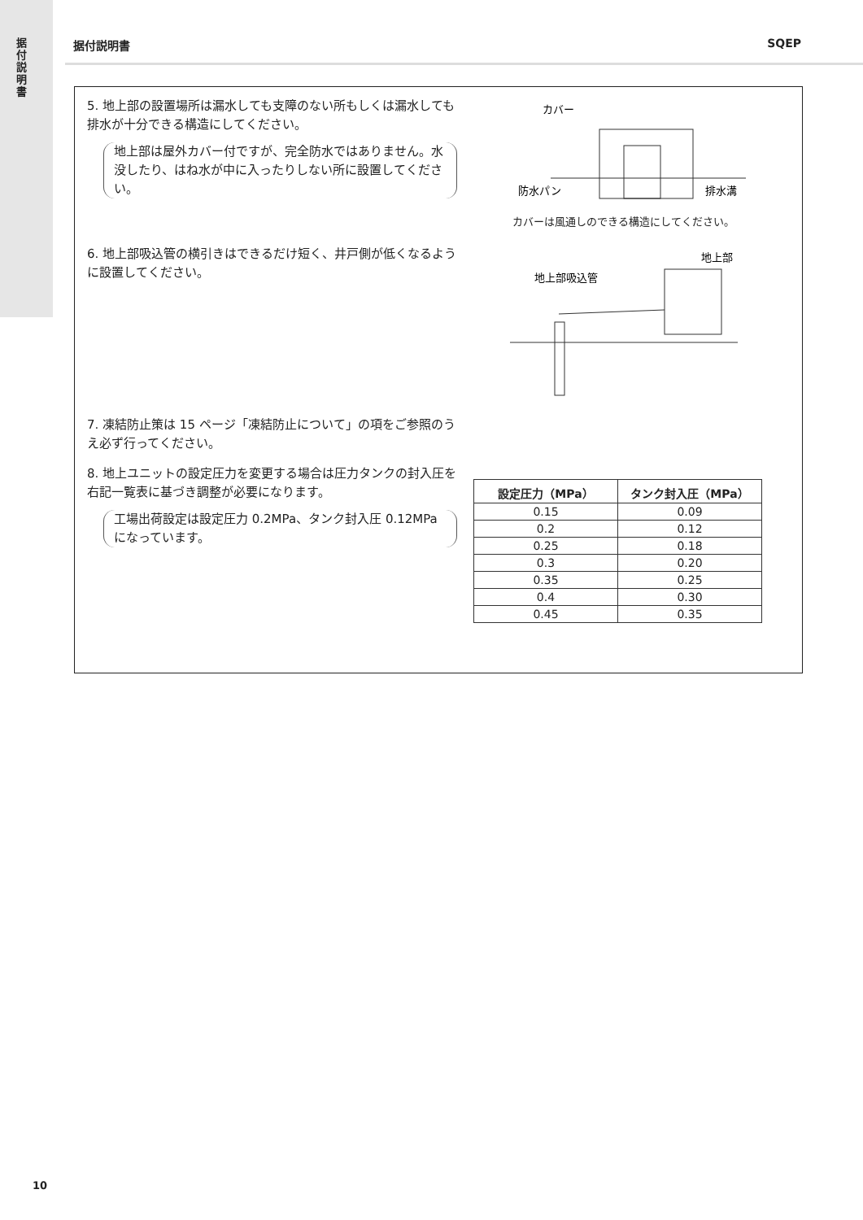据付説明書
据付説明書 SQEP
5. 地上部の設置場所は漏水しても支障のない所もしくは漏水しても排水が十分できる構造にしてください。
地上部は屋外カバー付ですが、完全防水ではありません。水没したり、はね水が中に入ったりしない所に設置してください。
カバー
防水パン
排水溝
カバーは風通しのできる構造にしてください。
6. 地上部吸込管の横引きはできるだけ短く、井戸側が低くなるように設置してください。
地上部
地上部吸込管
7. 凍結防止策は 15 ページ「凍結防止について」の項をご参照のうえ必ず行ってください。
8. 地上ユニットの設定圧力を変更する場合は圧力タンクの封入圧を右記一覧表に基づき調整が必要になります。
工場出荷設定は設定圧力 0.2MPa、タンク封入圧 0.12MPa になっています。
| 設定圧力（MPa） | タンク封入圧（MPa） |
| --- | --- |
| 0.15 | 0.09 |
| 0.2 | 0.12 |
| 0.25 | 0.18 |
| 0.3 | 0.20 |
| 0.35 | 0.25 |
| 0.4 | 0.30 |
| 0.45 | 0.35 |
10